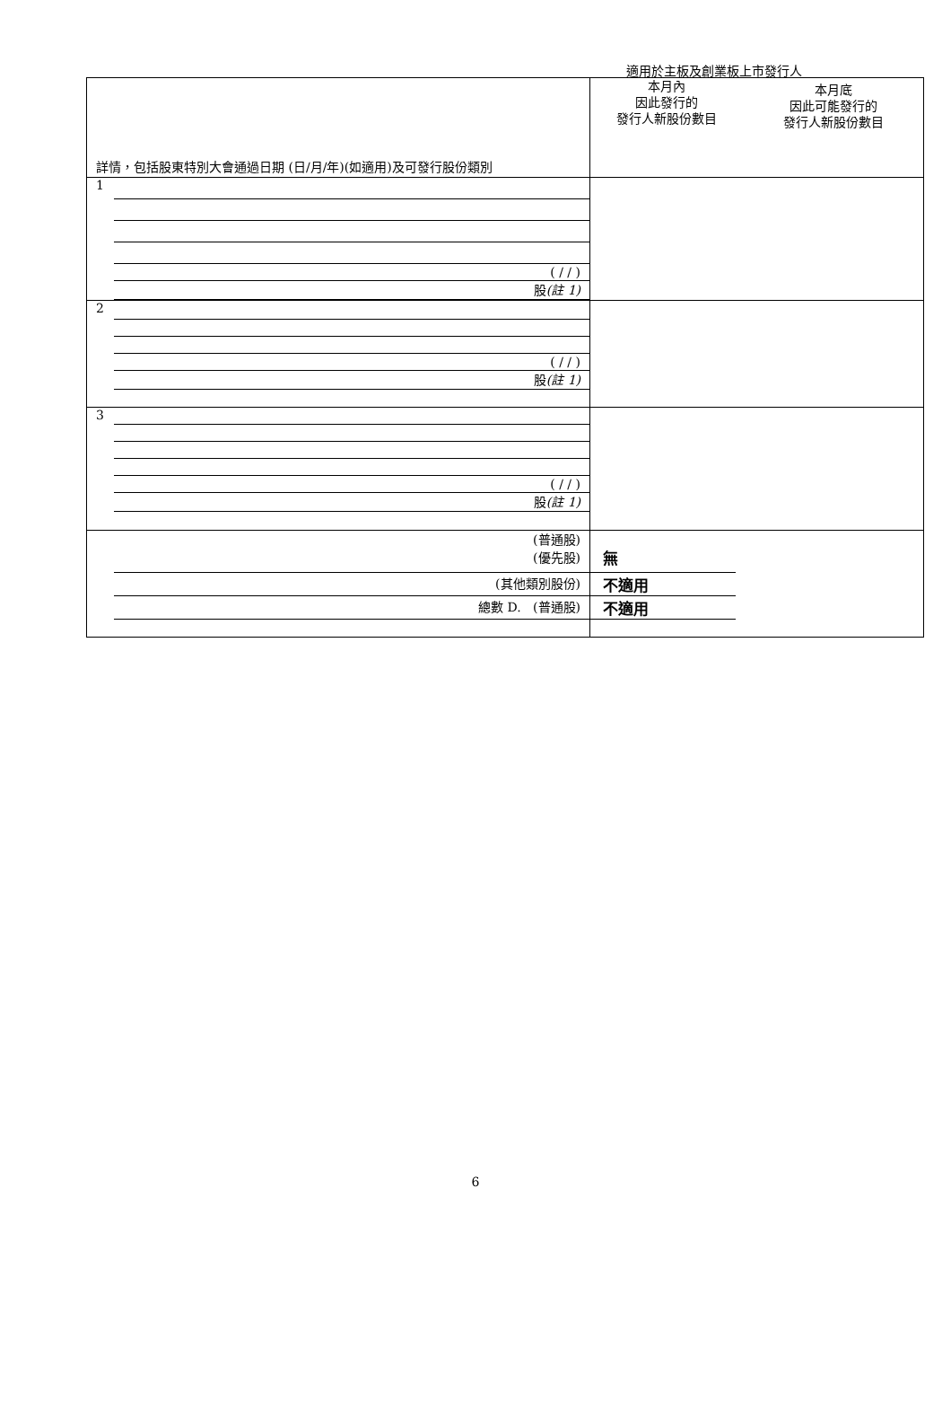適用於主板及創業板上市發行人
| 詳情，包括股東特別大會通過日期 (日/月/年)(如適用)及可發行股份類別 | 本月內 因此發行的 發行人新股份數目 本月底 因此可能發行的 發行人新股份數目 |
| 1 ( / / ) 股 (註 1) | |
| 2 ( / / ) 股 (註 1) | |
| 3 ( / / ) 股 (註 1) | |
| (普通股) (優先股) (其他類別股份) 總數 D. (普通股) | 無 不適用 不適用 |
6